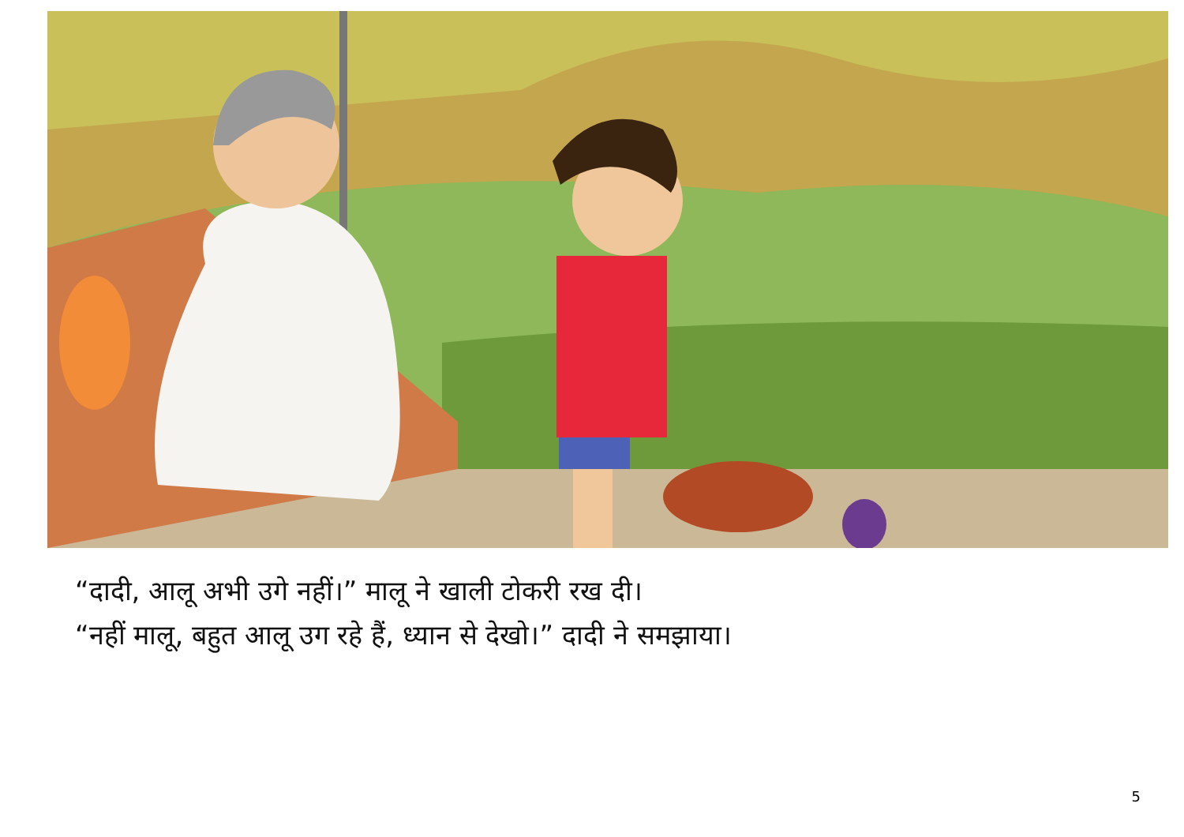“दादी, आलू अभी उगे नहीं।” मालू ने खाली टोकरी रख दी।
“नहीं मालू, बहुत आलू उग रहे हैं, ध्यान से देखो।” दादी ने समझाया।
5